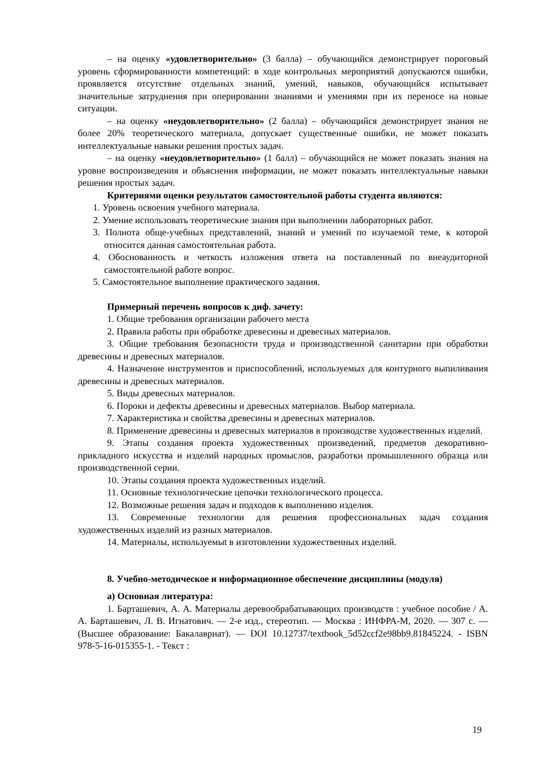– на оценку «удовлетворительно» (3 балла) – обучающийся демонстрирует пороговый уровень сформированности компетенций: в ходе контрольных мероприятий допускаются ошибки, проявляется отсутствие отдельных знаний, умений, навыков, обучающийся испытывает значительные затруднения при оперировании знаниями и умениями при их переносе на новые ситуации.
– на оценку «неудовлетворительно» (2 балла) – обучающийся демонстрирует знания не более 20% теоретического материала, допускает существенные ошибки, не может показать интеллектуальные навыки решения простых задач.
– на оценку «неудовлетворительно» (1 балл) – обучающийся не может показать знания на уровне воспроизведения и объяснения информации, не может показать интеллектуальные навыки решения простых задач.
Критериями оценки результатов самостоятельной работы студента являются:
1. Уровень освоения учебного материала.
2. Умение использовать теоретические знания при выполнении лабораторных работ.
3. Полнота обще-учебных представлений, знаний и умений по изучаемой теме, к которой относится данная самостоятельная работа.
4. Обоснованность и четкость изложения ответа на поставленный по внеаудиторной самостоятельной работе вопрос.
5. Самостоятельное выполнение практического задания.
Примерный перечень вопросов к диф. зачету:
1. Общие требования организации рабочего места
2. Правила работы при обработке древесины и древесных материалов.
3. Общие требования безопасности труда и производственной санитарии при обработки древесины и древесных материалов.
4. Назначение инструментов и приспособлений, используемых для контурного выпиливания древесины и древесных материалов.
5. Виды древесных материалов.
6. Пороки и дефекты древесины и древесных материалов. Выбор материала.
7. Характеристика и свойства древесины и древесных материалов.
8. Применение древесины и древесных материалов в производстве художественных изделий.
9. Этапы создания проекта художественных произведений, предметов декоративно-прикладного искусства и изделий народных промыслов, разработки промышленного образца или производственной серии.
10. Этапы создания проекта художественных изделий.
11. Основные технологические цепочки технологического процесса.
12. Возможные решения задач и подходов к выполнению изделия.
13. Современные технологии для решения профессиональных задач создания художественных изделий из разных материалов.
14. Материалы, используемыt в изготовлении художественных изделий.
8. Учебно-методическое и информационное обеспечение дисциплины (модуля)
а) Основная литература:
1. Барташевич, А. А. Материалы деревообрабатывающих производств : учебное пособие / А. А. Барташевич, Л. В. Игнатович. — 2-е изд., стереотип. — Москва : ИНФРА-М, 2020. — 307 с. — (Высшее образование: Бакалавриат). — DOI 10.12737/textbook_5d52ccf2e98bb9.81845224. - ISBN 978-5-16-015355-1. - Текст :
19